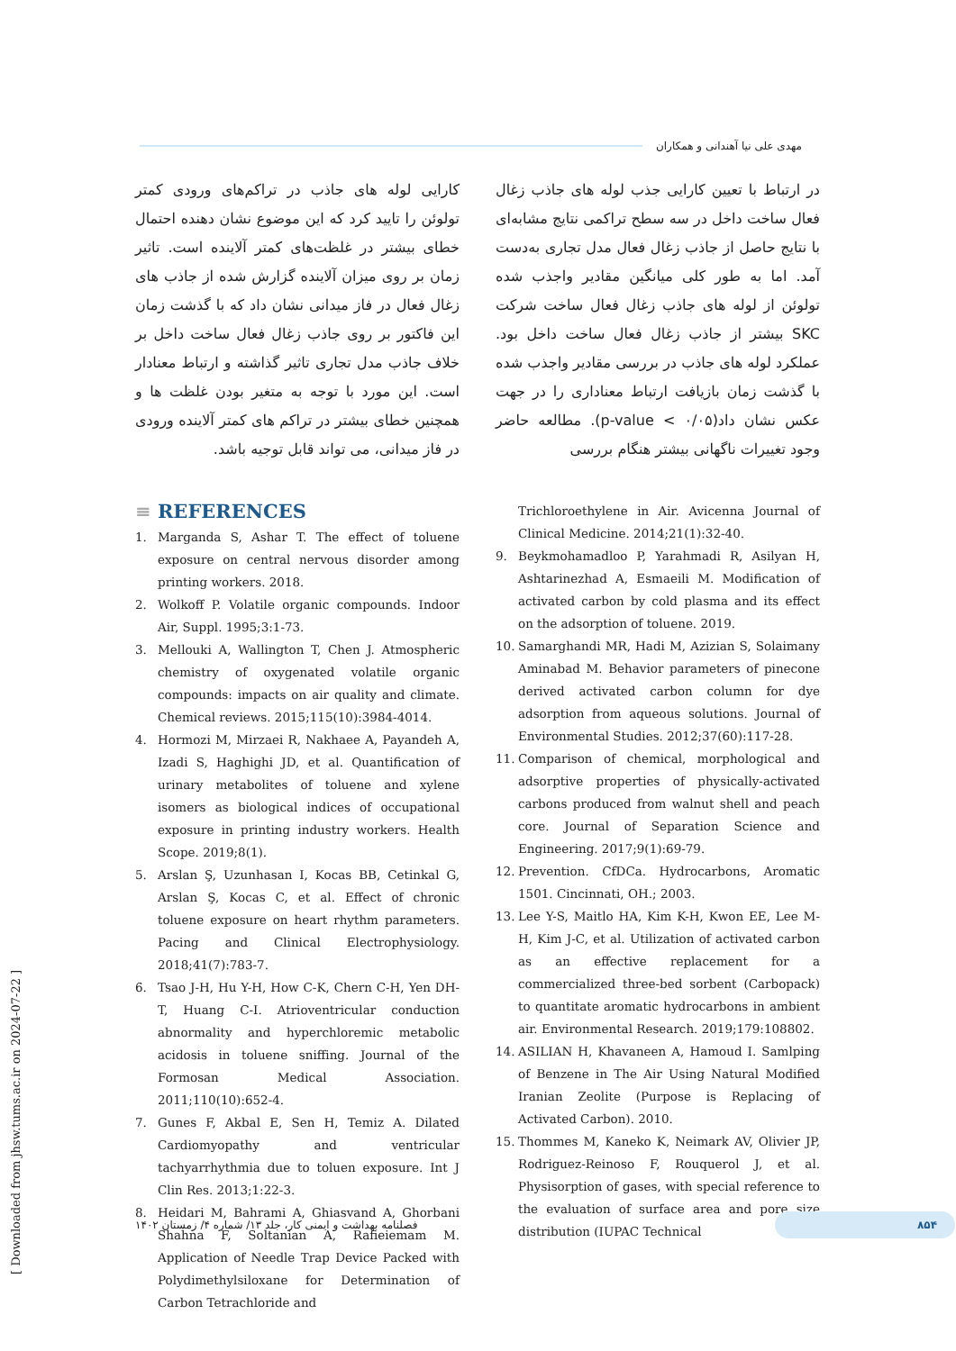مهدی علی نیا آهندانی و همکاران
در ارتباط با تعیین کارایی جذب لوله های جاذب زغال فعال ساخت داخل در سه سطح تراکمی نتایج مشابه‌ای با نتایج حاصل از جاذب زغال فعال مدل تجاری به‌دست آمد. اما به طور کلی میانگین مقادیر واجذب شده تولوئن از لوله های جاذب زغال فعال ساخت شرکت SKC بیشتر از جاذب زغال فعال ساخت داخل بود. عملکرد لوله های جاذب در بررسی مقادیر واجذب شده با گذشت زمان بازیافت ارتباط معناداری را در جهت عکس نشان داد(p-value < ۰/۰۵). مطالعه حاضر وجود تغییرات ناگهانی بیشتر هنگام بررسی
کارایی لوله های جاذب در تراکم‌های ورودی کمتر تولوئن را تایید کرد که این موضوع نشان دهنده احتمال خطای بیشتر در غلظت‌های کمتر آلاینده است. تاثیر زمان بر روی میزان آلاینده گزارش شده از جاذب های زغال فعال در فاز میدانی نشان داد که با گذشت زمان این فاکتور بر روی جاذب زغال فعال ساخت داخل بر خلاف جاذب مدل تجاری تاثیر گذاشته و ارتباط معنادار است. این مورد با توجه به متغیر بودن غلظت ها و همچنین خطای بیشتر در تراکم های کمتر آلاینده ورودی در فاز میدانی، می تواند قابل توجیه باشد.
≡ REFERENCES
1. Marganda S, Ashar T. The effect of toluene exposure on central nervous disorder among printing workers. 2018.
2. Wolkoff P. Volatile organic compounds. Indoor Air, Suppl. 1995;3:1-73.
3. Mellouki A, Wallington T, Chen J. Atmospheric chemistry of oxygenated volatile organic compounds: impacts on air quality and climate. Chemical reviews. 2015;115(10):3984-4014.
4. Hormozi M, Mirzaei R, Nakhaee A, Payandeh A, Izadi S, Haghighi JD, et al. Quantification of urinary metabolites of toluene and xylene isomers as biological indices of occupational exposure in printing industry workers. Health Scope. 2019;8(1).
5. Arslan Ş, Uzunhasan I, Kocas BB, Cetinkal G, Arslan Ş, Kocas C, et al. Effect of chronic toluene exposure on heart rhythm parameters. Pacing and Clinical Electrophysiology. 2018;41(7):783-7.
6. Tsao J-H, Hu Y-H, How C-K, Chern C-H, Yen DH-T, Huang C-I. Atrioventricular conduction abnormality and hyperchloremic metabolic acidosis in toluene sniffing. Journal of the Formosan Medical Association. 2011;110(10):652-4.
7. Gunes F, Akbal E, Sen H, Temiz A. Dilated Cardiomyopathy and ventricular tachyarrhythmia due to toluen exposure. Int J Clin Res. 2013;1:22-3.
8. Heidari M, Bahrami A, Ghiasvand A, Ghorbani Shahna F, Soltanian A, Rafieiemam M. Application of Needle Trap Device Packed with Polydimethylsiloxane for Determination of Carbon Tetrachloride and
Trichloroethylene in Air. Avicenna Journal of Clinical Medicine. 2014;21(1):32-40.
9. Beykmohamadloo P, Yarahmadi R, Asilyan H, Ashtarinezhad A, Esmaeili M. Modification of activated carbon by cold plasma and its effect on the adsorption of toluene. 2019.
10. Samarghandi MR, Hadi M, Azizian S, Solaimany Aminabad M. Behavior parameters of pinecone derived activated carbon column for dye adsorption from aqueous solutions. Journal of Environmental Studies. 2012;37(60):117-28.
11. Comparison of chemical, morphological and adsorptive properties of physically-activated carbons produced from walnut shell and peach core. Journal of Separation Science and Engineering. 2017;9(1):69-79.
12. Prevention. CfDCa. Hydrocarbons, Aromatic 1501. Cincinnati, OH.; 2003.
13. Lee Y-S, Maitlo HA, Kim K-H, Kwon EE, Lee M-H, Kim J-C, et al. Utilization of activated carbon as an effective replacement for a commercialized three-bed sorbent (Carbopack) to quantitate aromatic hydrocarbons in ambient air. Environmental Research. 2019;179:108802.
14. ASILIAN H, Khavaneen A, Hamoud I. Samlping of Benzene in The Air Using Natural Modified Iranian Zeolite (Purpose is Replacing of Activated Carbon). 2010.
15. Thommes M, Kaneko K, Neimark AV, Olivier JP, Rodriguez-Reinoso F, Rouquerol J, et al. Physisorption of gases, with special reference to the evaluation of surface area and pore size distribution (IUPAC Technical
۸۵۴
فصلنامه بهداشت و ایمنی کار، جلد ۱۳/ شماره ۴/ زمستان ۱۴۰۲
[ Downloaded from jhsw.tums.ac.ir on 2024-07-22 ]